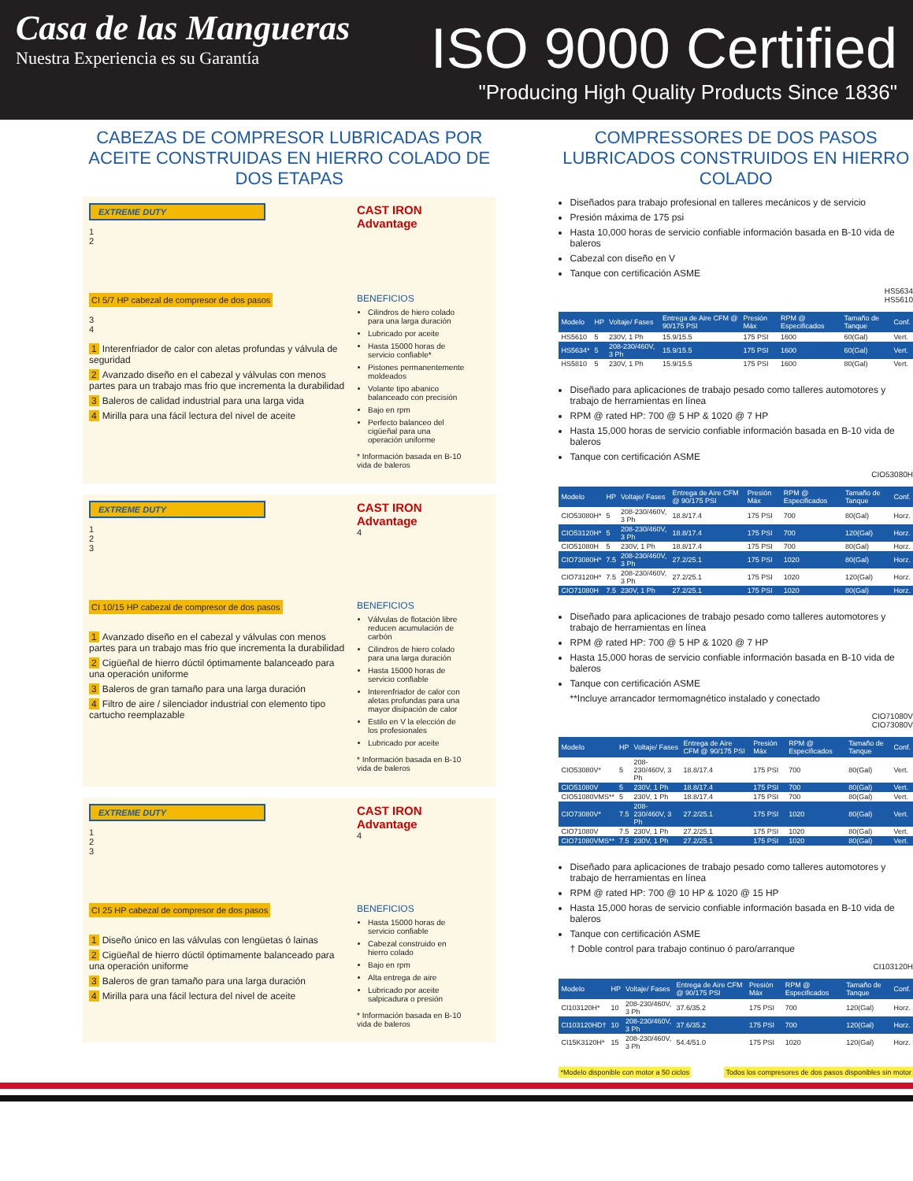Casa de las Mangueras
Nuestra Experiencia es su Garantía
ISO 9000 Certified
"Producing High Quality Products Since 1836"
CABEZAS DE COMPRESOR LUBRICADAS POR ACEITE CONSTRUIDAS EN HIERRO COLADO DE DOS ETAPAS
EXTREME DUTY
1
2
CI 5/7 HP cabezal de compresor de dos pasos
3
4
1 Interenfriador de calor con aletas profundas y válvula de seguridad
2 Avanzado diseño en el cabezal y válvulas con menos partes para un trabajo mas frio que incrementa la durabilidad
3 Baleros de calidad industrial para una larga vida
4 Mirilla para una fácil lectura del nivel de aceite
CAST IRON Advantage
BENEFICIOS
Cilindros de hiero colado para una larga duración
Lubricado por aceite
Hasta 15000 horas de servicio confiable*
Pistones permanentemente moldeados
Volante tipo abanico balanceado con precisión
Bajo en rpm
Perfecto balanceo del cigüeñal para una operación uniforme
* Información basada en B-10 vida de baleros
EXTREME DUTY
1
2
3
CI 10/15 HP cabezal de compresor de dos pasos
1 Avanzado diseño en el cabezal y válvulas con menos partes para un trabajo mas frio que incrementa la durabilidad
2 Cigüeñal de hierro dúctil óptimamente balanceado para una operación uniforme
3 Baleros de gran tamaño para una larga duración
4 Filtro de aire / silenciador industrial con elemento tipo cartucho reemplazable
CAST IRON Advantage
4
BENEFICIOS
Válvulas de flotación libre reducen acumulación de carbón
Cilindros de hiero colado para una larga duración
Hasta 15000 horas de servicio confiable
Interenfriador de calor con aletas profundas para una mayor disipación de calor
Estilo en V la elección de los profesionales
Lubricado por aceite
* Información basada en B-10 vida de baleros
EXTREME DUTY
1
2
3
CI 25 HP cabezal de compresor de dos pasos
1 Diseño único en las válvulas con lengüetas ó lainas
2 Cigüeñal de hierro dúctil óptimamente balanceado para una operación uniforme
3 Baleros de gran tamaño para una larga duración
4 Mirilla para una fácil lectura del nivel de aceite
CAST IRON Advantage
4
BENEFICIOS
Hasta 15000 horas de servicio confiable
Cabezal construido en hierro colado
Bajo en rpm
Alta entrega de aire
Lubricado por aceite salpicadura o presión
* Información basada en B-10 vida de baleros
COMPRESSORES DE DOS PASOS LUBRICADOS CONSTRUIDOS EN HIERRO COLADO
Diseñados para trabajo profesional en talleres mecánicos y de servicio
Presión máxima de 175 psi
Hasta 10,000 horas de servicio confiable información basada en B-10 vida de baleros
Cabezal con diseño en V
Tanque con certificación ASME
HS5634
HS5610
| Modelo | HP | Voltaje/ Fases | Entrega de Aire CFM @ 90/175 PSI | Presión Máx | RPM @ Especificados | Tamaño de Tanque | Conf. |
| --- | --- | --- | --- | --- | --- | --- | --- |
| HS5610 | 5 | 230V, 1 Ph | 15.9/15.5 | 175 PSI | 1600 | 60(Gal) | Vert. |
| HS5634* | 5 | 208-230/460V, 3 Ph | 15.9/15.5 | 175 PSI | 1600 | 60(Gal) | Vert. |
| HS5810 | 5 | 230V, 1 Ph | 15.9/15.5 | 175 PSI | 1600 | 80(Gal) | Vert. |
Diseñado para aplicaciones de trabajo pesado como talleres automotores y trabajo de herramientas en línea
RPM @ rated HP: 700 @ 5 HP & 1020 @ 7 HP
Hasta 15,000 horas de servicio confiable información basada en B-10 vida de baleros
Tanque con certificación ASME
CIO53080H
| Modelo | HP | Voltaje/ Fases | Entrega de Aire CFM @ 90/175 PSI | Presión Máx | RPM @ Especificados | Tamaño de Tanque | Conf. |
| --- | --- | --- | --- | --- | --- | --- | --- |
| CIO53080H* | 5 | 208-230/460V, 3 Ph | 18.8/17.4 | 175 PSI | 700 | 80(Gal) | Horz. |
| CIO53120H* | 5 | 208-230/460V, 3 Ph | 18.8/17.4 | 175 PSI | 700 | 120(Gal) | Horz. |
| CIO51080H | 5 | 230V, 1 Ph | 18.8/17.4 | 175 PSI | 700 | 80(Gal) | Horz. |
| CIO73080H* | 7.5 | 208-230/460V, 3 Ph | 27.2/25.1 | 175 PSI | 1020 | 80(Gal) | Horz. |
| CIO73120H* | 7.5 | 208-230/460V, 3 Ph | 27.2/25.1 | 175 PSI | 1020 | 120(Gal) | Horz. |
| CIO71080H | 7.5 | 230V, 1 Ph | 27.2/25.1 | 175 PSI | 1020 | 80(Gal) | Horz. |
Diseñado para aplicaciones de trabajo pesado como talleres automotores y trabajo de herramientas en línea
RPM @ rated HP: 700 @ 5 HP & 1020 @ 7 HP
Hasta 15,000 horas de servicio confiable información basada en B-10 vida de baleros
Tanque con certificación ASME
**Incluye arrancador termomagnético instalado y conectado
CIO71080V
CIO73080V
| Modelo | HP | Voltaje/ Fases | Entrega de Aire CFM @ 90/175 PSI | Presión Máx | RPM @ Especificados | Tamaño de Tanque | Conf. |
| --- | --- | --- | --- | --- | --- | --- | --- |
| CIO53080V* | 5 | 208-230/460V, 3 Ph | 18.8/17.4 | 175 PSI | 700 | 80(Gal) | Vert. |
| CIO51080V | 5 | 230V, 1 Ph | 18.8/17.4 | 175 PSI | 700 | 80(Gal) | Vert. |
| CIO51080VMS** | 5 | 230V, 1 Ph | 18.8/17.4 | 175 PSI | 700 | 80(Gal) | Vert. |
| CIO73080V* | 7.5 | 208-230/460V, 3 Ph | 27.2/25.1 | 175 PSI | 1020 | 80(Gal) | Vert. |
| CIO71080V | 7.5 | 230V, 1 Ph | 27.2/25.1 | 175 PSI | 1020 | 80(Gal) | Vert. |
| CIO71080VMS** | 7.5 | 230V, 1 Ph | 27.2/25.1 | 175 PSI | 1020 | 80(Gal) | Vert. |
Diseñado para aplicaciones de trabajo pesado como talleres automotores y trabajo de herramientas en línea
RPM @ rated HP: 700 @ 10 HP & 1020 @ 15 HP
Hasta 15,000 horas de servicio confiable información basada en B-10 vida de baleros
Tanque con certificación ASME
† Doble control para trabajo continuo ó paro/arranque
CI103120H
| Modelo | HP | Voltaje/ Fases | Entrega de Aire CFM @ 90/175 PSI | Presión Máx | RPM @ Especificados | Tamaño de Tanque | Conf. |
| --- | --- | --- | --- | --- | --- | --- | --- |
| CI103120H* | 10 | 208-230/460V, 3 Ph | 37.6/35.2 | 175 PSI | 700 | 120(Gal) | Horz. |
| CI103120HD† | 10 | 208-230/460V, 3 Ph | 37.6/35.2 | 175 PSI | 700 | 120(Gal) | Horz. |
| CI15K3120H* | 15 | 208-230/460V, 3 Ph | 54.4/51.0 | 175 PSI | 1020 | 120(Gal) | Horz. |
*Modelo disponible con motor a 50 ciclos Todos los compresores de dos pasos disponibles sin motor